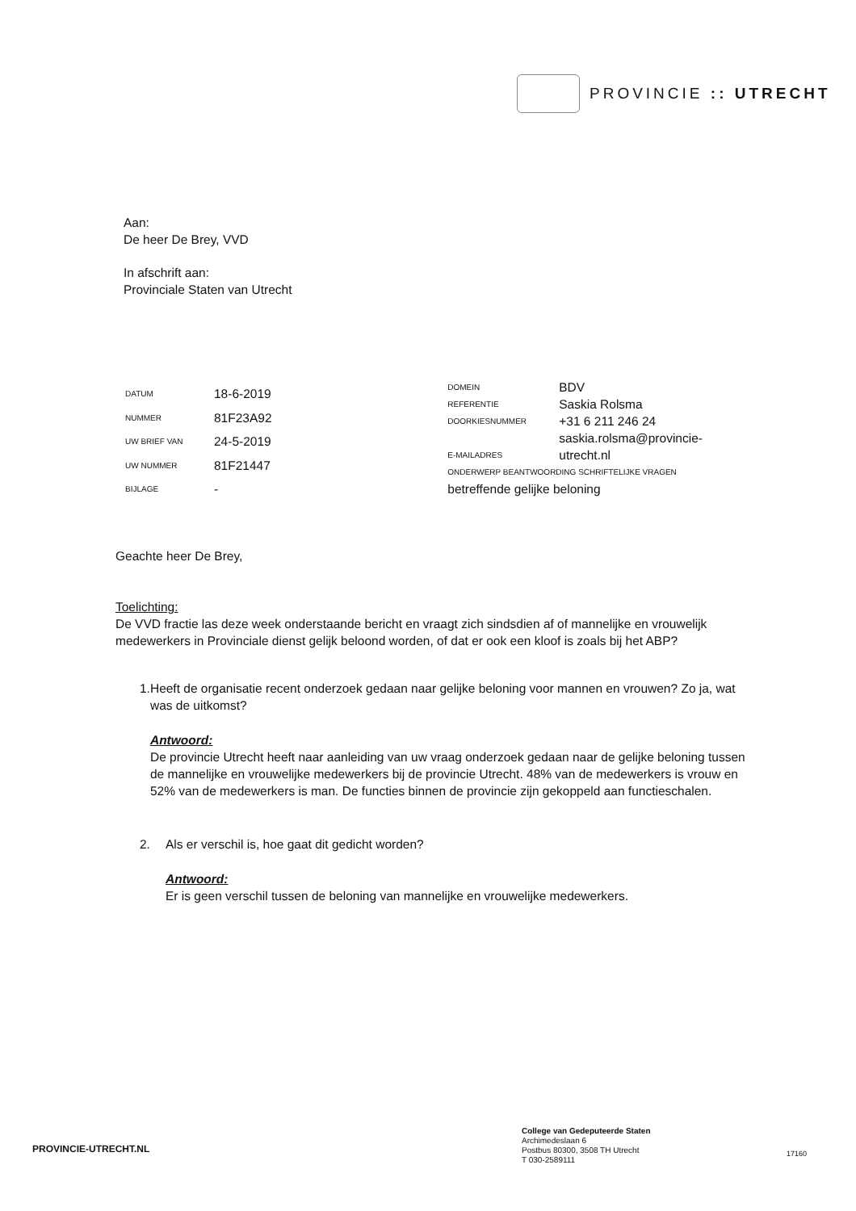PROVINCIE :: UTRECHT
Aan:
De heer De Brey, VVD
In afschrift aan:
Provinciale Staten van Utrecht
| DATUM | 18-6-2019 |
| NUMMER | 81F23A92 |
| UW BRIEF VAN | 24-5-2019 |
| UW NUMMER | 81F21447 |
| BIJLAGE | - |
| DOMEIN | BDV |
| REFERENTIE | Saskia Rolsma |
| DOORKIESNUMMER | +31 6 211 246 24 |
| E-MAILADRES | saskia.rolsma@provincie-utrecht.nl |
| ONDERWERP BEANTWOORDING SCHRIFTELIJKE VRAGEN | |
| betreffende gelijke beloning | |
Geachte heer De Brey,
Toelichting:
De VVD fractie las deze week onderstaande bericht en vraagt zich sindsdien af of mannelijke en vrouwelijk medewerkers in Provinciale dienst gelijk beloond worden, of dat er ook een kloof is zoals bij het ABP?
1. Heeft de organisatie recent onderzoek gedaan naar gelijke beloning voor mannen en vrouwen? Zo ja, wat was de uitkomst?
Antwoord:
De provincie Utrecht heeft naar aanleiding van uw vraag onderzoek gedaan naar de gelijke beloning tussen de mannelijke en vrouwelijke medewerkers bij de provincie Utrecht. 48% van de medewerkers is vrouw en 52% van de medewerkers is man. De functies binnen de provincie zijn gekoppeld aan functieschalen.
2. Als er verschil is, hoe gaat dit gedicht worden?
Antwoord:
Er is geen verschil tussen de beloning van mannelijke en vrouwelijke medewerkers.
PROVINCIE-UTRECHT.NL
College van Gedeputeerde Staten
Archimedeslaan 6
Postbus 80300, 3508 TH Utrecht
T 030-2589111
17160